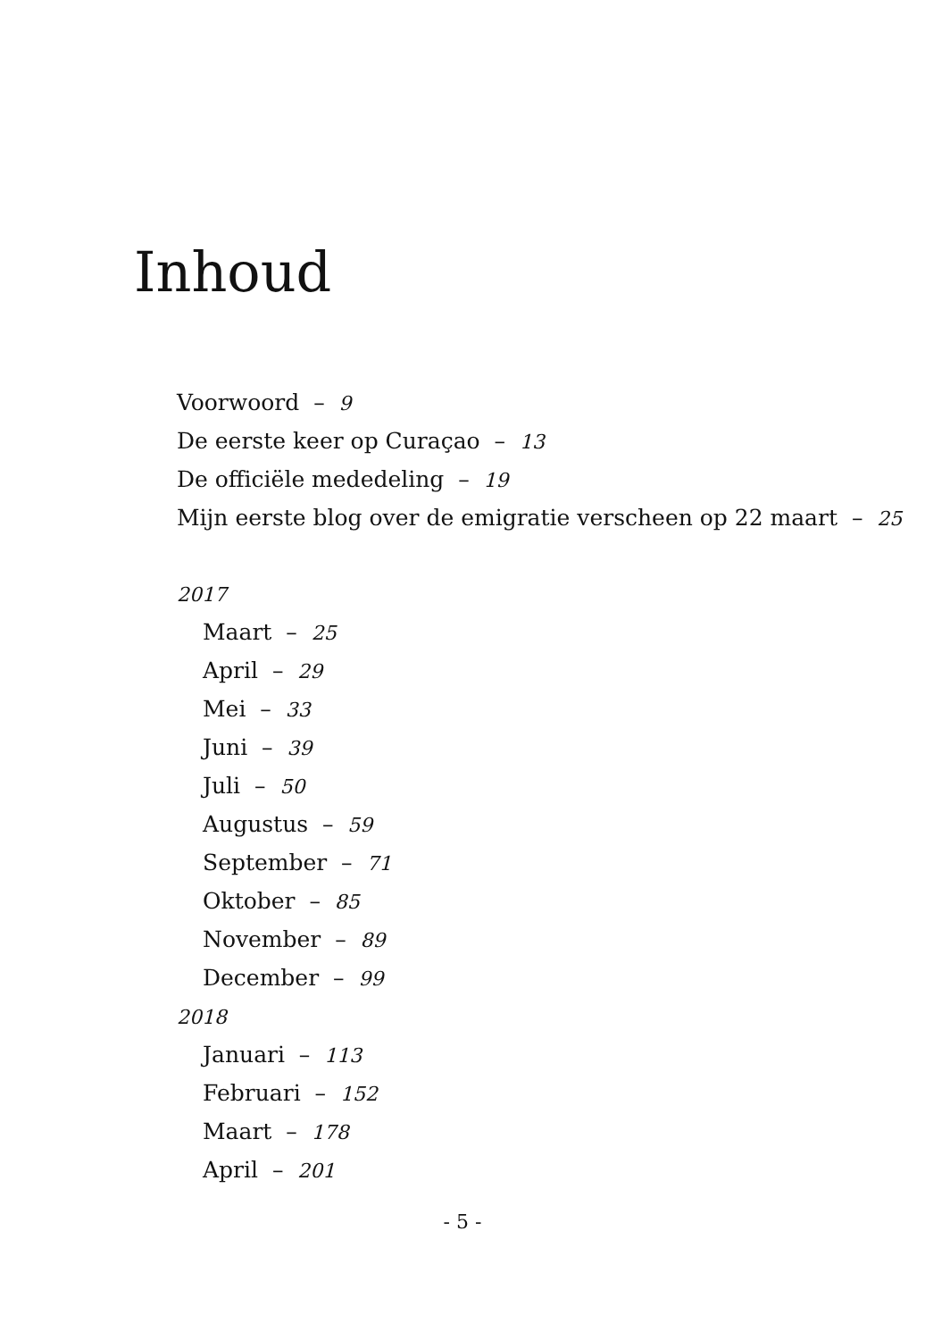Inhoud
Voorwoord – 9
De eerste keer op Curaçao – 13
De officiële mededeling – 19
Mijn eerste blog over de emigratie verscheen op 22 maart – 25
2017
Maart – 25
April – 29
Mei – 33
Juni – 39
Juli – 50
Augustus – 59
September – 71
Oktober – 85
November – 89
December – 99
2018
Januari – 113
Februari – 152
Maart – 178
April – 201
- 5 -